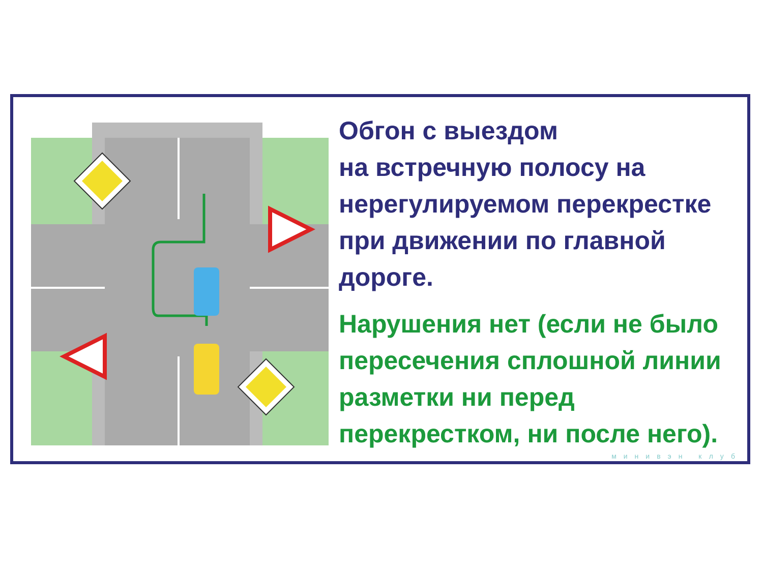Обгон с выездом
на встречную полосу на нерегулируемом перекрестке при движении по главной дороге.
Нарушения нет (если не было пересечения сплошной линии разметки ни перед перекрестком, ни после него).
минивэн клуб